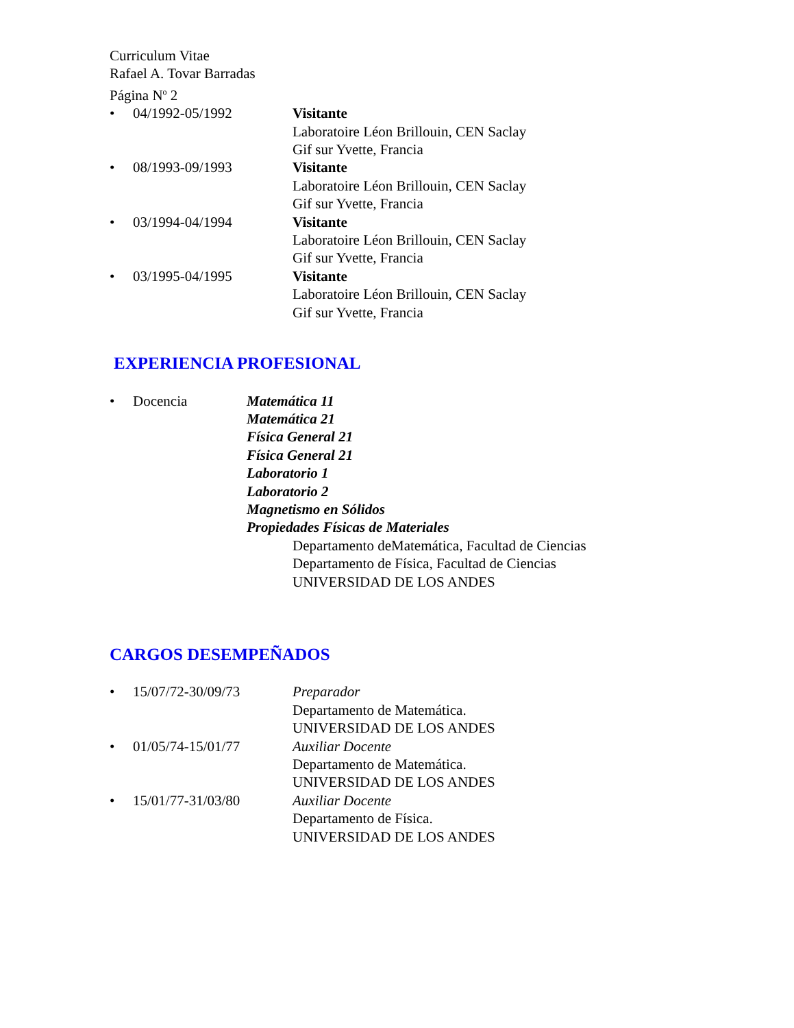Curriculum Vitae
Rafael A. Tovar Barradas
Página N<sup>o</sup> 2
• 04/1992-05/1992 Visitante
Laboratoire Léon Brillouin, CEN Saclay
Gif sur Yvette, Francia
• 08/1993-09/1993 Visitante
Laboratoire Léon Brillouin, CEN Saclay
Gif sur Yvette, Francia
• 03/1994-04/1994 Visitante
Laboratoire Léon Brillouin, CEN Saclay
Gif sur Yvette, Francia
• 03/1995-04/1995 Visitante
Laboratoire Léon Brillouin, CEN Saclay
Gif sur Yvette, Francia
EXPERIENCIA PROFESIONAL
• Docencia Matemática 11
Matemática 21
Física General 21
Física General 21
Laboratorio 1
Laboratorio 2
Magnetismo en Sólidos
Propiedades Físicas de Materiales
Departamento deMatemática, Facultad de Ciencias
Departamento de Física, Facultad de Ciencias
UNIVERSIDAD DE LOS ANDES
CARGOS DESEMPEÑADOS
• 15/07/72-30/09/73 Preparador
Departamento de Matemática.
UNIVERSIDAD DE LOS ANDES
• 01/05/74-15/01/77 Auxiliar Docente
Departamento de Matemática.
UNIVERSIDAD DE LOS ANDES
• 15/01/77-31/03/80 Auxiliar Docente
Departamento de Física.
UNIVERSIDAD DE LOS ANDES